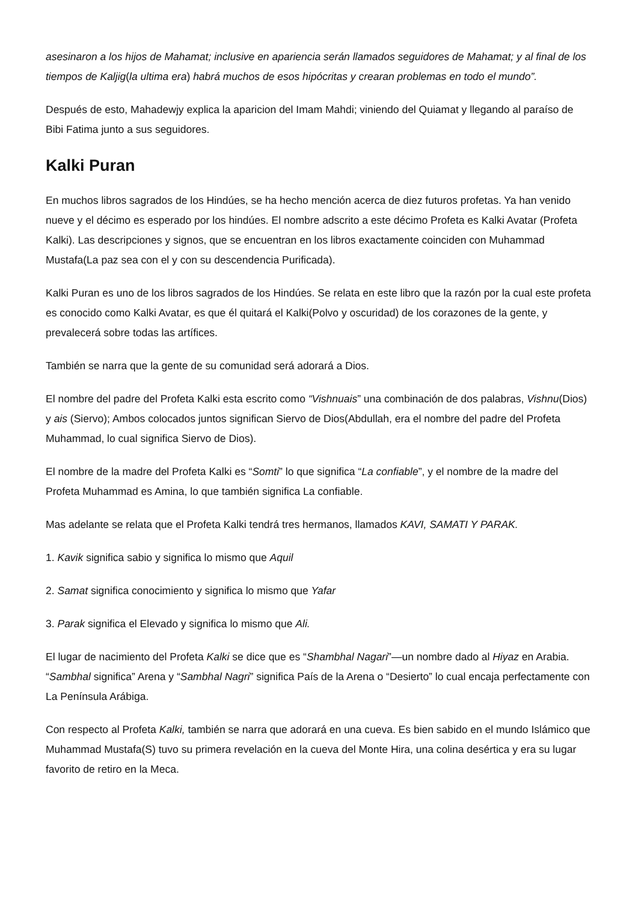asesinaron a los hijos de Mahamat; inclusive en apariencia serán llamados seguidores de Mahamat; y al final de los tiempos de Kaljig(la ultima era) habrá muchos de esos hipócritas y crearan problemas en todo el mundo”.
Después de esto, Mahadewjy explica la aparicion del Imam Mahdi; viniendo del Quiamat y llegando al paraíso de Bibi Fatima junto a sus seguidores.
Kalki Puran
En muchos libros sagrados de los Hindúes, se ha hecho mención acerca de diez futuros profetas. Ya han venido nueve y el décimo es esperado por los hindúes. El nombre adscrito a este décimo Profeta es Kalki Avatar (Profeta Kalki). Las descripciones y signos, que se encuentran en los libros exactamente coinciden con Muhammad Mustafa(La paz sea con el y con su descendencia Purificada).
Kalki Puran es uno de los libros sagrados de los Hindúes. Se relata en este libro que la razón por la cual este profeta es conocido como Kalki Avatar, es que él quitará el Kalki(Polvo y oscuridad) de los corazones de la gente, y prevalecerá sobre todas las artífices.
También se narra que la gente de su comunidad será adorará a Dios.
El nombre del padre del Profeta Kalki esta escrito como “Vishnuais” una combinación de dos palabras, Vishnu(Dios) y ais (Siervo); Ambos colocados juntos significan Siervo de Dios(Abdullah, era el nombre del padre del Profeta Muhammad, lo cual significa Siervo de Dios).
El nombre de la madre del Profeta Kalki es “Somti” lo que significa “La confiable”, y el nombre de la madre del Profeta Muhammad es Amina, lo que también significa La confiable.
Mas adelante se relata que el Profeta Kalki tendrá tres hermanos, llamados KAVI, SAMATI Y PARAK.
1. Kavik significa sabio y significa lo mismo que Aquil
2. Samat significa conocimiento y significa lo mismo que Yafar
3. Parak significa el Elevado y significa lo mismo que Ali.
El lugar de nacimiento del Profeta Kalki se dice que es “Shambhal Nagari”—un nombre dado al Hiyaz en Arabia. “Sambhal significa” Arena y “Sambhal Nagri” significa País de la Arena o “Desierto” lo cual encaja perfectamente con La Península Arábiga.
Con respecto al Profeta Kalki, también se narra que adorará en una cueva. Es bien sabido en el mundo Islámico que Muhammad Mustafa(S) tuvo su primera revelación en la cueva del Monte Hira, una colina desértica y era su lugar favorito de retiro en la Meca.